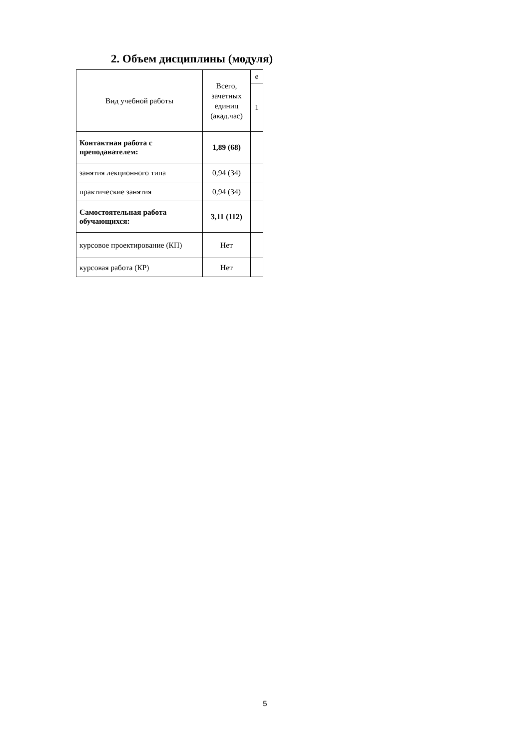2. Объем дисциплины (модуля)
| Вид учебной работы | Всего, зачетных единиц (акад.час) | е |
| | | 1 |
| Контактная работа с преподавателем: | 1,89 (68) | |
| занятия лекционного типа | 0,94 (34) | |
| практические занятия | 0,94 (34) | |
| Самостоятельная работа обучающихся: | 3,11 (112) | |
| курсовое проектирование (КП) | Нет | |
| курсовая работа (КР) | Нет | |
5